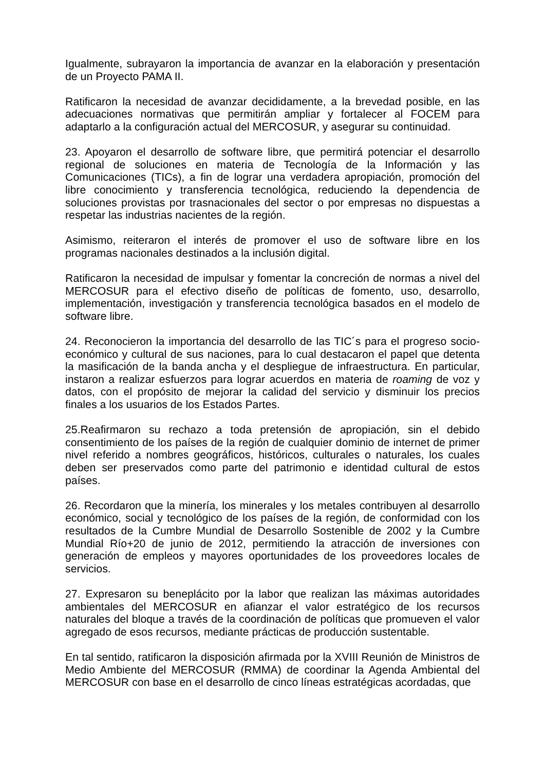Igualmente, subrayaron la importancia de avanzar en la elaboración y presentación de un Proyecto PAMA II.
Ratificaron la necesidad de avanzar decididamente, a la brevedad posible, en las adecuaciones normativas que permitirán ampliar y fortalecer al FOCEM para adaptarlo a la configuración actual del MERCOSUR, y asegurar su continuidad.
23. Apoyaron el desarrollo de software libre, que permitirá potenciar el desarrollo regional de soluciones en materia de Tecnología de la Información y las Comunicaciones (TICs), a fin de lograr una verdadera apropiación, promoción del libre conocimiento y transferencia tecnológica, reduciendo la dependencia de soluciones provistas por trasnacionales del sector o por empresas no dispuestas a respetar las industrias nacientes de la región.
Asimismo, reiteraron el interés de promover el uso de software libre en los programas nacionales destinados a la inclusión digital.
Ratificaron la necesidad de impulsar y fomentar la concreción de normas a nivel del MERCOSUR para el efectivo diseño de políticas de fomento, uso, desarrollo, implementación, investigación y transferencia tecnológica basados en el modelo de software libre.
24. Reconocieron la importancia del desarrollo de las TIC´s para el progreso socio-económico y cultural de sus naciones, para lo cual destacaron el papel que detenta la masificación de la banda ancha y el despliegue de infraestructura. En particular, instaron a realizar esfuerzos para lograr acuerdos en materia de roaming de voz y datos, con el propósito de mejorar la calidad del servicio y disminuir los precios finales a los usuarios de los Estados Partes.
25.Reafirmaron su rechazo a toda pretensión de apropiación, sin el debido consentimiento de los países de la región de cualquier dominio de internet de primer nivel referido a nombres geográficos, históricos, culturales o naturales, los cuales deben ser preservados como parte del patrimonio e identidad cultural de estos países.
26. Recordaron que la minería, los minerales y los metales contribuyen al desarrollo económico, social y tecnológico de los países de la región, de conformidad con los resultados de la Cumbre Mundial de Desarrollo Sostenible de 2002 y la Cumbre Mundial Río+20 de junio de 2012, permitiendo la atracción de inversiones con generación de empleos y mayores oportunidades de los proveedores locales de servicios.
27. Expresaron su beneplácito por la labor que realizan las máximas autoridades ambientales del MERCOSUR en afianzar el valor estratégico de los recursos naturales del bloque a través de la coordinación de políticas que promueven el valor agregado de esos recursos, mediante prácticas de producción sustentable.
En tal sentido, ratificaron la disposición afirmada por la XVIII Reunión de Ministros de Medio Ambiente del MERCOSUR (RMMA) de coordinar la Agenda Ambiental del MERCOSUR con base en el desarrollo de cinco líneas estratégicas acordadas, que